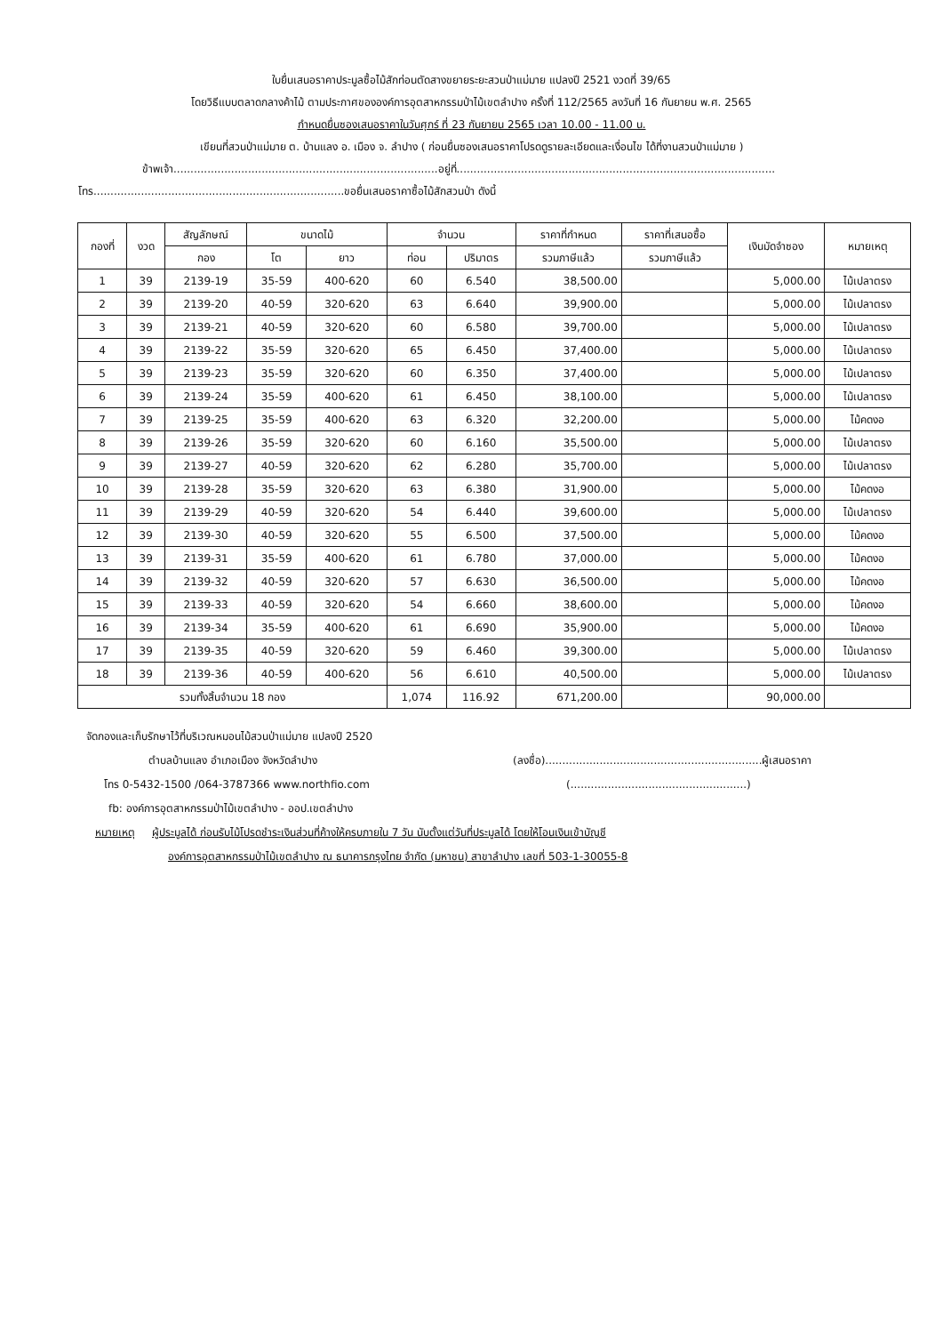ใบยื่นเสนอราคาประมูลซื้อไม้สักท่อนตัดสางขยายระยะสวนป่าแม่มาย แปลงปี 2521 งวดที่ 39/65
โดยวิธีแบบตลาดกลางค้าไม้ ตามประกาศขององค์การอุตสาหกรรมป่าไม้เขตลำปาง ครั้งที่ 112/2565 ลงวันที่ 16 กันยายน พ.ศ. 2565
กำหนดยื่นซองเสนอราคาในวันศุกร์ ที่ 23 กันยายน 2565 เวลา 10.00 - 11.00 น.
เขียนที่สวนป่าแม่มาย ต. บ้านแลง อ. เมือง จ. ลำปาง ( ก่อนยื่นซองเสนอราคาโปรดดูรายละเอียดและเงื่อนไข ได้ที่งานสวนป่าแม่มาย )
ข้าพเจ้า..............................................................................อยู่ที่..............................................................................................
โทร..........................................................................ขอยื่นเสนอราคาซื้อไม้สักสวนป่า ดังนี้
| กองที่ | งวด | สัญลักษณ์ | ขนาดไม้ | | จำนวน | | ราคาที่กำหนด | ราคาที่เสนอซื้อ | เงินมัดจำซอง | หมายเหตุ |
| --- | --- | --- | --- | --- | --- | --- | --- | --- | --- | --- |
| | | กอง | โต | ยาว | ท่อน | ปริมาตร | รวมภาษีแล้ว | รวมภาษีแล้ว | | |
| 1 | 39 | 2139-19 | 35-59 | 400-620 | 60 | 6.540 | 38,500.00 | | 5,000.00 | ไม้เปลาตรง |
| 2 | 39 | 2139-20 | 40-59 | 320-620 | 63 | 6.640 | 39,900.00 | | 5,000.00 | ไม้เปลาตรง |
| 3 | 39 | 2139-21 | 40-59 | 320-620 | 60 | 6.580 | 39,700.00 | | 5,000.00 | ไม้เปลาตรง |
| 4 | 39 | 2139-22 | 35-59 | 320-620 | 65 | 6.450 | 37,400.00 | | 5,000.00 | ไม้เปลาตรง |
| 5 | 39 | 2139-23 | 35-59 | 320-620 | 60 | 6.350 | 37,400.00 | | 5,000.00 | ไม้เปลาตรง |
| 6 | 39 | 2139-24 | 35-59 | 400-620 | 61 | 6.450 | 38,100.00 | | 5,000.00 | ไม้เปลาตรง |
| 7 | 39 | 2139-25 | 35-59 | 400-620 | 63 | 6.320 | 32,200.00 | | 5,000.00 | ไม้คดงอ |
| 8 | 39 | 2139-26 | 35-59 | 320-620 | 60 | 6.160 | 35,500.00 | | 5,000.00 | ไม้เปลาตรง |
| 9 | 39 | 2139-27 | 40-59 | 320-620 | 62 | 6.280 | 35,700.00 | | 5,000.00 | ไม้เปลาตรง |
| 10 | 39 | 2139-28 | 35-59 | 320-620 | 63 | 6.380 | 31,900.00 | | 5,000.00 | ไม้คดงอ |
| 11 | 39 | 2139-29 | 40-59 | 320-620 | 54 | 6.440 | 39,600.00 | | 5,000.00 | ไม้เปลาตรง |
| 12 | 39 | 2139-30 | 40-59 | 320-620 | 55 | 6.500 | 37,500.00 | | 5,000.00 | ไม้คดงอ |
| 13 | 39 | 2139-31 | 35-59 | 400-620 | 61 | 6.780 | 37,000.00 | | 5,000.00 | ไม้คดงอ |
| 14 | 39 | 2139-32 | 40-59 | 320-620 | 57 | 6.630 | 36,500.00 | | 5,000.00 | ไม้คดงอ |
| 15 | 39 | 2139-33 | 40-59 | 320-620 | 54 | 6.660 | 38,600.00 | | 5,000.00 | ไม้คดงอ |
| 16 | 39 | 2139-34 | 35-59 | 400-620 | 61 | 6.690 | 35,900.00 | | 5,000.00 | ไม้คดงอ |
| 17 | 39 | 2139-35 | 40-59 | 320-620 | 59 | 6.460 | 39,300.00 | | 5,000.00 | ไม้เปลาตรง |
| 18 | 39 | 2139-36 | 40-59 | 400-620 | 56 | 6.610 | 40,500.00 | | 5,000.00 | ไม้เปลาตรง |
| รวมทั้งสิ้นจำนวน 18 กอง | | | | | 1,074 | 116.92 | 671,200.00 | | 90,000.00 | |
จัดกองและเก็บรักษาไว้ที่บริเวณหมอนไม้สวนป่าแม่มาย แปลงปี 2520
ตำบลบ้านแลง อำเภอเมือง จังหวัดลำปาง (ลงชื่อ)................................................................ผู้เสนอราคา
โทร 0-5432-1500 /064-3787366 www.northfio.com (....................................................)
fb: องค์การอุตสาหกรรมป่าไม้เขตลำปาง - ออป.เขตลำปาง
หมายเหตุ ผู้ประมูลได้ ก่อนรับไม้โปรดชำระเงินส่วนที่ค้างให้ครบภายใน 7 วัน นับตั้งแต่วันที่ประมูลได้ โดยให้โอนเงินเข้าบัญชี
องค์การอุตสาหกรรมป่าไม้เขตลำปาง ณ ธนาคารกรุงไทย จำกัด (มหาชน) สาขาลำปาง เลขที่ 503-1-30055-8